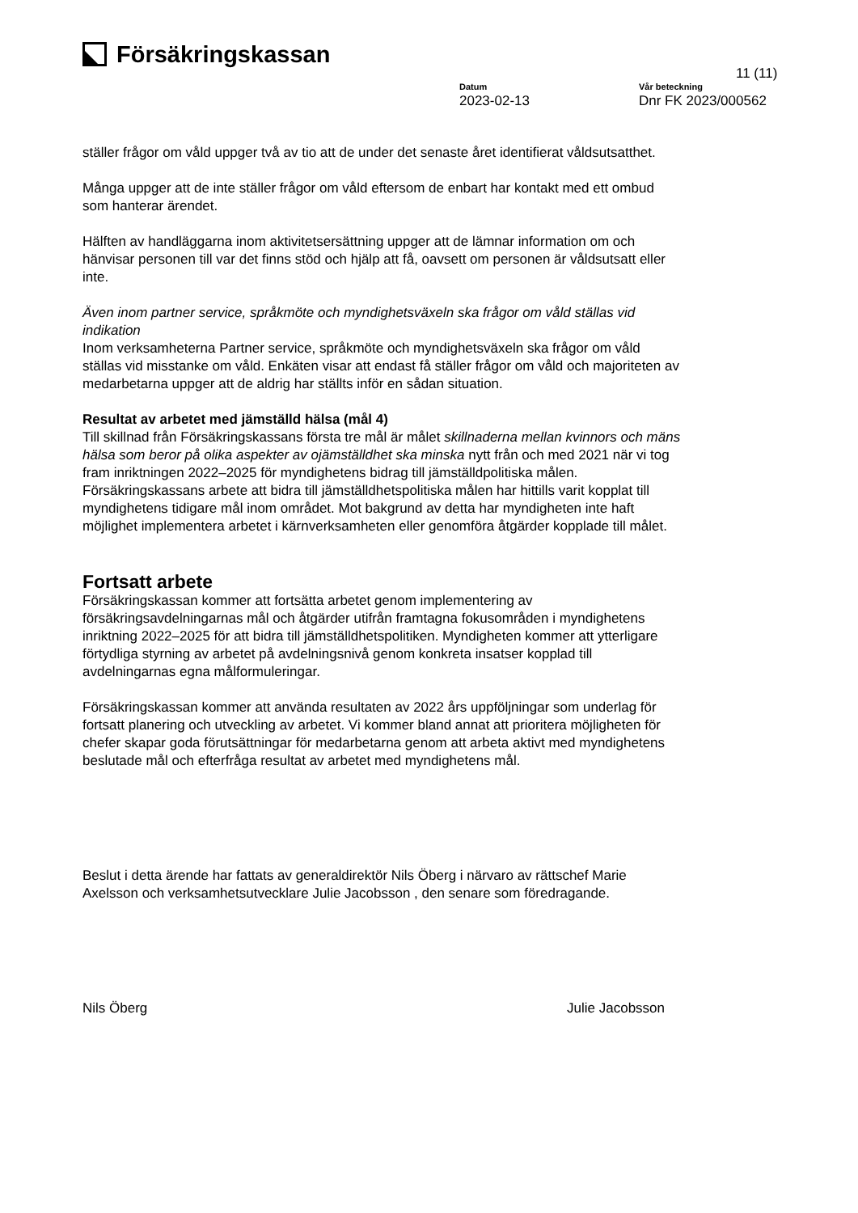Försäkringskassan
11 (11)
Datum
2023-02-13
Vår beteckning
Dnr FK 2023/000562
ställer frågor om våld uppger två av tio att de under det senaste året identifierat våldsutsatthet.
Många uppger att de inte ställer frågor om våld eftersom de enbart har kontakt med ett ombud som hanterar ärendet.
Hälften av handläggarna inom aktivitetsersättning uppger att de lämnar information om och hänvisar personen till var det finns stöd och hjälp att få, oavsett om personen är våldsutsatt eller inte.
Även inom partner service, språkmöte och myndighetsväxeln ska frågor om våld ställas vid indikation
Inom verksamheterna Partner service, språkmöte och myndighetsväxeln ska frågor om våld ställas vid misstanke om våld. Enkäten visar att endast få ställer frågor om våld och majoriteten av medarbetarna uppger att de aldrig har ställts inför en sådan situation.
Resultat av arbetet med jämställd hälsa (mål 4)
Till skillnad från Försäkringskassans första tre mål är målet skillnaderna mellan kvinnors och mäns hälsa som beror på olika aspekter av ojämställdhet ska minska nytt från och med 2021 när vi tog fram inriktningen 2022–2025 för myndighetens bidrag till jämställdpolitiska målen. Försäkringskassans arbete att bidra till jämställdhetspolitiska målen har hittills varit kopplat till myndighetens tidigare mål inom området. Mot bakgrund av detta har myndigheten inte haft möjlighet implementera arbetet i kärnverksamheten eller genomföra åtgärder kopplade till målet.
Fortsatt arbete
Försäkringskassan kommer att fortsätta arbetet genom implementering av försäkringsavdelningarnas mål och åtgärder utifrån framtagna fokusområden i myndighetens inriktning 2022–2025 för att bidra till jämställdhetspolitiken. Myndigheten kommer att ytterligare förtydliga styrning av arbetet på avdelningsnivå genom konkreta insatser kopplad till avdelningarnas egna målformuleringar.
Försäkringskassan kommer att använda resultaten av 2022 års uppföljningar som underlag för fortsatt planering och utveckling av arbetet. Vi kommer bland annat att prioritera möjligheten för chefer skapar goda förutsättningar för medarbetarna genom att arbeta aktivt med myndighetens beslutade mål och efterfråga resultat av arbetet med myndighetens mål.
Beslut i detta ärende har fattats av generaldirektör Nils Öberg i närvaro av rättschef Marie Axelsson och verksamhetsutvecklare Julie Jacobsson , den senare som föredragande.
Nils Öberg Julie Jacobsson